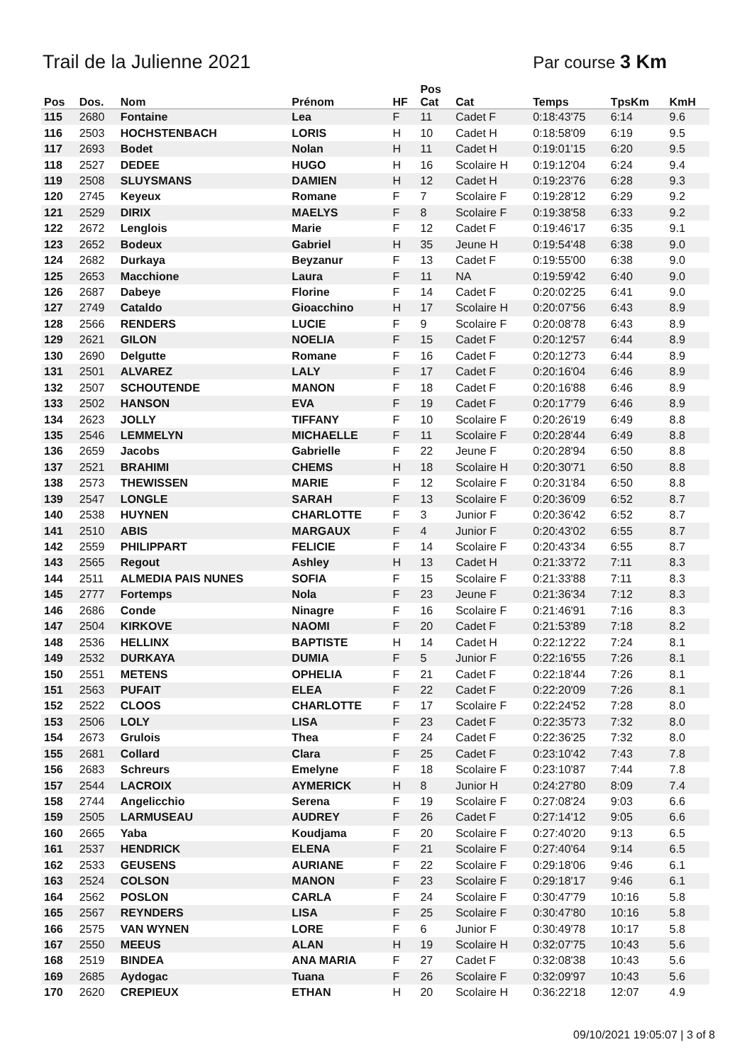Trail de la Julienne 2021 Par course 3 Km
| Pos | Dos. | Nom | Prénom | HF | Pos Cat | Cat | Temps | TpsKm | KmH |
| --- | --- | --- | --- | --- | --- | --- | --- | --- | --- |
| 115 | 2680 | Fontaine | Lea | F | 11 | Cadet F | 0:18:43'75 | 6:14 | 9.6 |
| 116 | 2503 | HOCHSTENBACH | LORIS | H | 10 | Cadet H | 0:18:58'09 | 6:19 | 9.5 |
| 117 | 2693 | Bodet | Nolan | H | 11 | Cadet H | 0:19:01'15 | 6:20 | 9.5 |
| 118 | 2527 | DEDEE | HUGO | H | 16 | Scolaire H | 0:19:12'04 | 6:24 | 9.4 |
| 119 | 2508 | SLUYSMANS | DAMIEN | H | 12 | Cadet H | 0:19:23'76 | 6:28 | 9.3 |
| 120 | 2745 | Keyeux | Romane | F | 7 | Scolaire F | 0:19:28'12 | 6:29 | 9.2 |
| 121 | 2529 | DIRIX | MAELYS | F | 8 | Scolaire F | 0:19:38'58 | 6:33 | 9.2 |
| 122 | 2672 | Lenglois | Marie | F | 12 | Cadet F | 0:19:46'17 | 6:35 | 9.1 |
| 123 | 2652 | Bodeux | Gabriel | H | 35 | Jeune H | 0:19:54'48 | 6:38 | 9.0 |
| 124 | 2682 | Durkaya | Beyzanur | F | 13 | Cadet F | 0:19:55'00 | 6:38 | 9.0 |
| 125 | 2653 | Macchione | Laura | F | 11 | NA | 0:19:59'42 | 6:40 | 9.0 |
| 126 | 2687 | Dabeye | Florine | F | 14 | Cadet F | 0:20:02'25 | 6:41 | 9.0 |
| 127 | 2749 | Cataldo | Gioacchino | H | 17 | Scolaire H | 0:20:07'56 | 6:43 | 8.9 |
| 128 | 2566 | RENDERS | LUCIE | F | 9 | Scolaire F | 0:20:08'78 | 6:43 | 8.9 |
| 129 | 2621 | GILON | NOELIA | F | 15 | Cadet F | 0:20:12'57 | 6:44 | 8.9 |
| 130 | 2690 | Delgutte | Romane | F | 16 | Cadet F | 0:20:12'73 | 6:44 | 8.9 |
| 131 | 2501 | ALVAREZ | LALY | F | 17 | Cadet F | 0:20:16'04 | 6:46 | 8.9 |
| 132 | 2507 | SCHOUTENDE | MANON | F | 18 | Cadet F | 0:20:16'88 | 6:46 | 8.9 |
| 133 | 2502 | HANSON | EVA | F | 19 | Cadet F | 0:20:17'79 | 6:46 | 8.9 |
| 134 | 2623 | JOLLY | TIFFANY | F | 10 | Scolaire F | 0:20:26'19 | 6:49 | 8.8 |
| 135 | 2546 | LEMMELYN | MICHAELLE | F | 11 | Scolaire F | 0:20:28'44 | 6:49 | 8.8 |
| 136 | 2659 | Jacobs | Gabrielle | F | 22 | Jeune F | 0:20:28'94 | 6:50 | 8.8 |
| 137 | 2521 | BRAHIMI | CHEMS | H | 18 | Scolaire H | 0:20:30'71 | 6:50 | 8.8 |
| 138 | 2573 | THEWISSEN | MARIE | F | 12 | Scolaire F | 0:20:31'84 | 6:50 | 8.8 |
| 139 | 2547 | LONGLE | SARAH | F | 13 | Scolaire F | 0:20:36'09 | 6:52 | 8.7 |
| 140 | 2538 | HUYNEN | CHARLOTTE | F | 3 | Junior F | 0:20:36'42 | 6:52 | 8.7 |
| 141 | 2510 | ABIS | MARGAUX | F | 4 | Junior F | 0:20:43'02 | 6:55 | 8.7 |
| 142 | 2559 | PHILIPPART | FELICIE | F | 14 | Scolaire F | 0:20:43'34 | 6:55 | 8.7 |
| 143 | 2565 | Regout | Ashley | H | 13 | Cadet H | 0:21:33'72 | 7:11 | 8.3 |
| 144 | 2511 | ALMEDIA PAIS NUNES | SOFIA | F | 15 | Scolaire F | 0:21:33'88 | 7:11 | 8.3 |
| 145 | 2777 | Fortemps | Nola | F | 23 | Jeune F | 0:21:36'34 | 7:12 | 8.3 |
| 146 | 2686 | Conde | Ninagre | F | 16 | Scolaire F | 0:21:46'91 | 7:16 | 8.3 |
| 147 | 2504 | KIRKOVE | NAOMI | F | 20 | Cadet F | 0:21:53'89 | 7:18 | 8.2 |
| 148 | 2536 | HELLINX | BAPTISTE | H | 14 | Cadet H | 0:22:12'22 | 7:24 | 8.1 |
| 149 | 2532 | DURKAYA | DUMIA | F | 5 | Junior F | 0:22:16'55 | 7:26 | 8.1 |
| 150 | 2551 | METENS | OPHELIA | F | 21 | Cadet F | 0:22:18'44 | 7:26 | 8.1 |
| 151 | 2563 | PUFAIT | ELEA | F | 22 | Cadet F | 0:22:20'09 | 7:26 | 8.1 |
| 152 | 2522 | CLOOS | CHARLOTTE | F | 17 | Scolaire F | 0:22:24'52 | 7:28 | 8.0 |
| 153 | 2506 | LOLY | LISA | F | 23 | Cadet F | 0:22:35'73 | 7:32 | 8.0 |
| 154 | 2673 | Grulois | Thea | F | 24 | Cadet F | 0:22:36'25 | 7:32 | 8.0 |
| 155 | 2681 | Collard | Clara | F | 25 | Cadet F | 0:23:10'42 | 7:43 | 7.8 |
| 156 | 2683 | Schreurs | Emelyne | F | 18 | Scolaire F | 0:23:10'87 | 7:44 | 7.8 |
| 157 | 2544 | LACROIX | AYMERICK | H | 8 | Junior H | 0:24:27'80 | 8:09 | 7.4 |
| 158 | 2744 | Angelicchio | Serena | F | 19 | Scolaire F | 0:27:08'24 | 9:03 | 6.6 |
| 159 | 2505 | LARMUSEAU | AUDREY | F | 26 | Cadet F | 0:27:14'12 | 9:05 | 6.6 |
| 160 | 2665 | Yaba | Koudjama | F | 20 | Scolaire F | 0:27:40'20 | 9:13 | 6.5 |
| 161 | 2537 | HENDRICK | ELENA | F | 21 | Scolaire F | 0:27:40'64 | 9:14 | 6.5 |
| 162 | 2533 | GEUSENS | AURIANE | F | 22 | Scolaire F | 0:29:18'06 | 9:46 | 6.1 |
| 163 | 2524 | COLSON | MANON | F | 23 | Scolaire F | 0:29:18'17 | 9:46 | 6.1 |
| 164 | 2562 | POSLON | CARLA | F | 24 | Scolaire F | 0:30:47'79 | 10:16 | 5.8 |
| 165 | 2567 | REYNDERS | LISA | F | 25 | Scolaire F | 0:30:47'80 | 10:16 | 5.8 |
| 166 | 2575 | VAN WYNEN | LORE | F | 6 | Junior F | 0:30:49'78 | 10:17 | 5.8 |
| 167 | 2550 | MEEUS | ALAN | H | 19 | Scolaire H | 0:32:07'75 | 10:43 | 5.6 |
| 168 | 2519 | BINDEA | ANA MARIA | F | 27 | Cadet F | 0:32:08'38 | 10:43 | 5.6 |
| 169 | 2685 | Aydogac | Tuana | F | 26 | Scolaire F | 0:32:09'97 | 10:43 | 5.6 |
| 170 | 2620 | CREPIEUX | ETHAN | H | 20 | Scolaire H | 0:36:22'18 | 12:07 | 4.9 |
09/10/2021 19:05:07 | 3 of 8